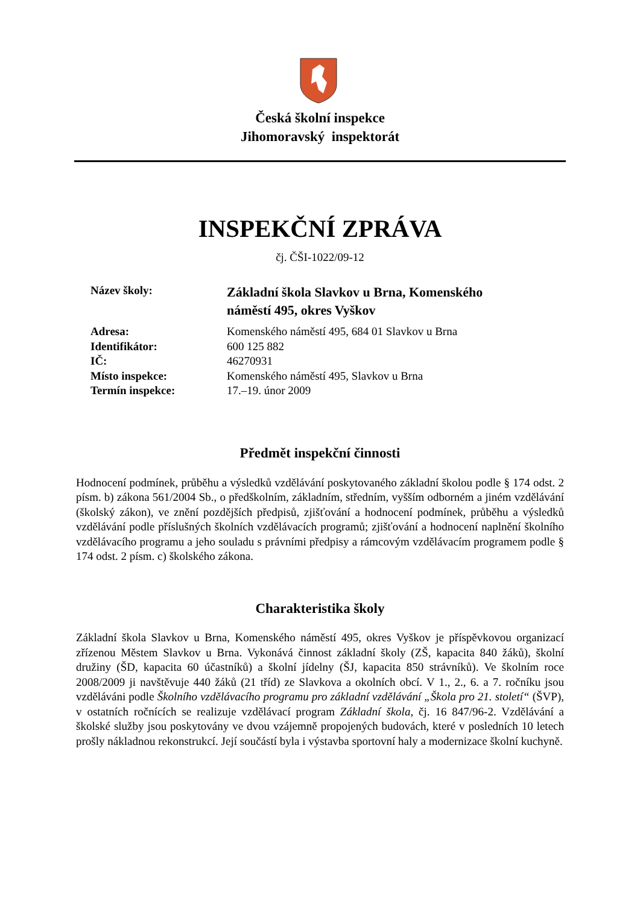Česká školní inspekce
Jihomoravský inspektorát
INSPEKČNÍ ZPRÁVA
čj. ČŠI-1022/09-12
| Název školy: | Základní škola Slavkov u Brna, Komenského náměstí 495, okres Vyškov |
| Adresa: | Komenského náměstí 495, 684 01 Slavkov u Brna |
| Identifikátor: | 600 125 882 |
| IČ: | 46270931 |
| Místo inspekce: | Komenského náměstí 495, Slavkov u Brna |
| Termín inspekce: | 17.–19. únor 2009 |
Předmět inspekční činnosti
Hodnocení podmínek, průběhu a výsledků vzdělávání poskytovaného základní školou podle § 174 odst. 2 písm. b) zákona 561/2004 Sb., o předškolním, základním, středním, vyšším odborném a jiném vzdělávání (školský zákon), ve znění pozdějších předpisů, zjišťování a hodnocení podmínek, průběhu a výsledků vzdělávání podle příslušných školních vzdělávacích programů; zjišťování a hodnocení naplnění školního vzdělávacího programu a jeho souladu s právními předpisy a rámcovým vzdělávacím programem podle § 174 odst. 2 písm. c) školského zákona.
Charakteristika školy
Základní škola Slavkov u Brna, Komenského náměstí 495, okres Vyškov je příspěvkovou organizací zřízenou Městem Slavkov u Brna. Vykonává činnost základní školy (ZŠ, kapacita 840 žáků), školní družiny (ŠD, kapacita 60 účastníků) a školní jídelny (ŠJ, kapacita 850 strávníků). Ve školním roce 2008/2009 ji navštěvuje 440 žáků (21 tříd) ze Slavkova a okolních obcí. V 1., 2., 6. a 7. ročníku jsou vzděláváni podle Školního vzdělávacího programu pro základní vzdělávání „Škola pro 21. století“ (ŠVP), v ostatních ročnících se realizuje vzdělávací program Základní škola, čj. 16 847/96-2. Vzdělávání a školské služby jsou poskytovány ve dvou vzájemně propojených budovách, které v posledních 10 letech prošly nákladnou rekonstrukcí. Její součástí byla i výstavba sportovní haly a modernizace školní kuchyně.